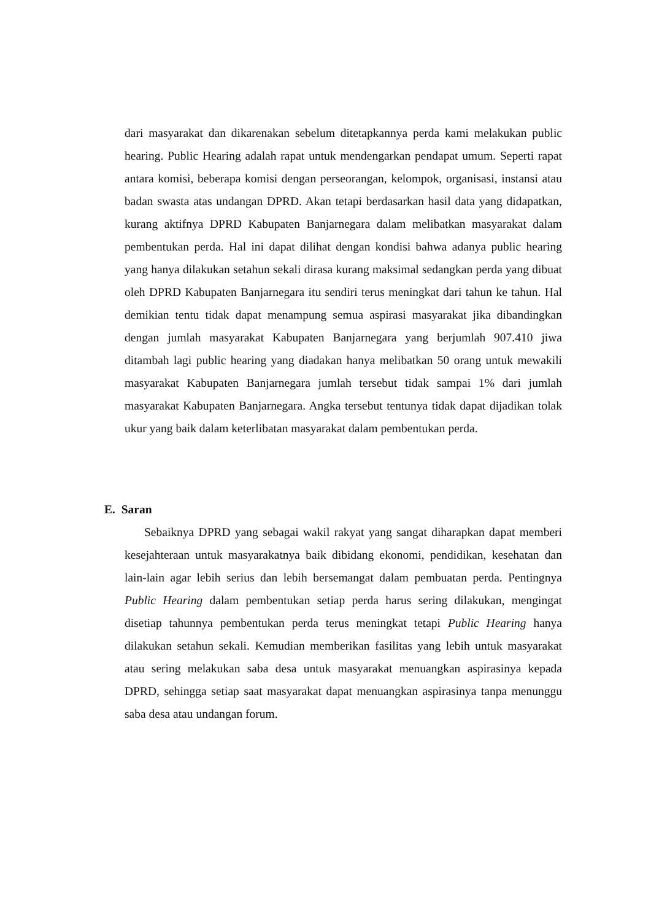dari masyarakat dan dikarenakan sebelum ditetapkannya perda kami melakukan public hearing. Public Hearing adalah rapat untuk mendengarkan pendapat umum. Seperti rapat antara komisi, beberapa komisi dengan perseorangan, kelompok, organisasi, instansi atau badan swasta atas undangan DPRD. Akan tetapi berdasarkan hasil data yang didapatkan, kurang aktifnya DPRD Kabupaten Banjarnegara dalam melibatkan masyarakat dalam pembentukan perda. Hal ini dapat dilihat dengan kondisi bahwa adanya public hearing yang hanya dilakukan setahun sekali dirasa kurang maksimal sedangkan perda yang dibuat oleh DPRD Kabupaten Banjarnegara itu sendiri terus meningkat dari tahun ke tahun. Hal demikian tentu tidak dapat menampung semua aspirasi masyarakat jika dibandingkan dengan jumlah masyarakat Kabupaten Banjarnegara yang berjumlah 907.410 jiwa ditambah lagi public hearing yang diadakan hanya melibatkan 50 orang untuk mewakili masyarakat Kabupaten Banjarnegara jumlah tersebut tidak sampai 1% dari jumlah masyarakat Kabupaten Banjarnegara. Angka tersebut tentunya tidak dapat dijadikan tolak ukur yang baik dalam keterlibatan masyarakat dalam pembentukan perda.
E. Saran
Sebaiknya DPRD yang sebagai wakil rakyat yang sangat diharapkan dapat memberi kesejahteraan untuk masyarakatnya baik dibidang ekonomi, pendidikan, kesehatan dan lain-lain agar lebih serius dan lebih bersemangat dalam pembuatan perda. Pentingnya Public Hearing dalam pembentukan setiap perda harus sering dilakukan, mengingat disetiap tahunnya pembentukan perda terus meningkat tetapi Public Hearing hanya dilakukan setahun sekali. Kemudian memberikan fasilitas yang lebih untuk masyarakat atau sering melakukan saba desa untuk masyarakat menuangkan aspirasinya kepada DPRD, sehingga setiap saat masyarakat dapat menuangkan aspirasinya tanpa menunggu saba desa atau undangan forum.